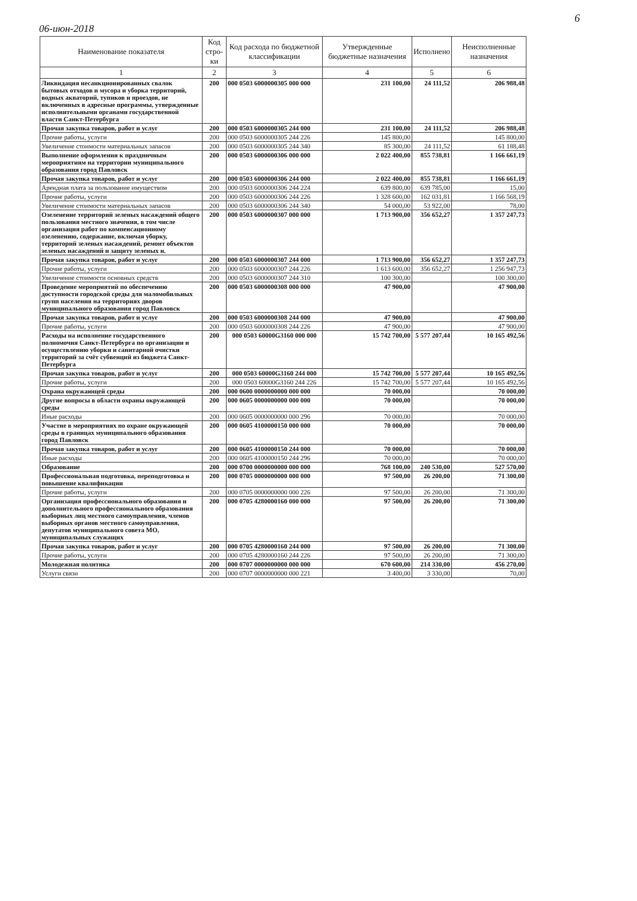06-июн-2018
6
| Наименование показателя | Код стро-ки | Код расхода по бюджетной классификации | Утвержденные бюджетные назначения | Исполнено | Неисполненные назначения |
| --- | --- | --- | --- | --- | --- |
| 1 | 2 | 3 | 4 | 5 | 6 |
| Ликвидация несанкционированных свалок бытовых отходов и мусора и уборка территорий, водных акваторий, тупиков и проездов, не включенных в адресные программы, утвержденные исполнительными органами государственной власти Санкт-Петербурга | 200 | 000 0503 6000000305 000 000 | 231 100,00 | 24 111,52 | 206 988,48 |
| Прочая закупка товаров, работ и услуг | 200 | 000 0503 6000000305 244 000 | 231 100,00 | 24 111,52 | 206 988,48 |
| Прочие работы, услуги | 200 | 000 0503 6000000305 244 226 | 145 800,00 | | 145 800,00 |
| Увеличение стоимости материальных запасов | 200 | 000 0503 6000000305 244 340 | 85 300,00 | 24 111,52 | 61 188,48 |
| Выполнение оформления к праздничным мероприятиям на территории муниципального образования город Павловск | 200 | 000 0503 6000000306 000 000 | 2 022 400,00 | 855 738,81 | 1 166 661,19 |
| Прочая закупка товаров, работ и услуг | 200 | 000 0503 6000000306 244 000 | 2 022 400,00 | 855 738,81 | 1 166 661,19 |
| Арендная плата за пользование имуществом | 200 | 000 0503 6000000306 244 224 | 639 800,00 | 639 785,00 | 15,00 |
| Прочие работы, услуги | 200 | 000 0503 6000000306 244 226 | 1 328 600,00 | 162 031,81 | 1 166 568,19 |
| Увеличение стоимости материальных запасов | 200 | 000 0503 6000000306 244 340 | 54 000,00 | 53 922,00 | 78,00 |
| Озеленение территорий зеленых насаждений общего пользования местного значения, в том числе организация работ по компенсационному озеленению, содержание, включая уборку, территорий зеленых насаждений, ремонт объектов зеленых насаждений и защиту зеленых н. | 200 | 000 0503 6000000307 000 000 | 1 713 900,00 | 356 652,27 | 1 357 247,73 |
| Прочая закупка товаров, работ и услуг | 200 | 000 0503 6000000307 244 000 | 1 713 900,00 | 356 652,27 | 1 357 247,73 |
| Прочие работы, услуги | 200 | 000 0503 6000000307 244 226 | 1 613 600,00 | 356 652,27 | 1 256 947,73 |
| Увеличение стоимости основных средств | 200 | 000 0503 6000000307 244 310 | 100 300,00 | | 100 300,00 |
| Проведение мероприятий по обеспечению доступности городской среды для маломобильных групп населения на территориях дворов муниципального образования город Павловск | 200 | 000 0503 6000000308 000 000 | 47 900,00 | | 47 900,00 |
| Прочая закупка товаров, работ и услуг | 200 | 000 0503 6000000308 244 000 | 47 900,00 | | 47 900,00 |
| Прочие работы, услуги | 200 | 000 0503 6000000308 244 226 | 47 900,00 | | 47 900,00 |
| Расходы на исполнение государственного полномочия Санкт-Петербурга по организации и осуществлению уборки и санитарной очистки территорий за счёт субвенций из бюджета Санкт-Петербурга | 200 | 000 0503 60000G3160 000 000 | 15 742 700,00 | 5 577 207,44 | 10 165 492,56 |
| Прочая закупка товаров, работ и услуг | 200 | 000 0503 60000G3160 244 000 | 15 742 700,00 | 5 577 207,44 | 10 165 492,56 |
| Прочие работы, услуги | 200 | 000 0503 60000G3160 244 226 | 15 742 700,00 | 5 577 207,44 | 10 165 492,56 |
| Охрана окружающей среды | 200 | 000 0600 0000000000 000 000 | 70 000,00 | | 70 000,00 |
| Другие вопросы в области охраны окружающей среды | 200 | 000 0605 0000000000 000 000 | 70 000,00 | | 70 000,00 |
| Иные расходы | 200 | 000 0605 0000000000 000 296 | 70 000,00 | | 70 000,00 |
| Участие в мероприятиях по охране окружающей среды в границах муниципального образования город Павловск | 200 | 000 0605 4100000150 000 000 | 70 000,00 | | 70 000,00 |
| Прочая закупка товаров, работ и услуг | 200 | 000 0605 4100000150 244 000 | 70 000,00 | | 70 000,00 |
| Иные расходы | 200 | 000 0605 4100000150 244 296 | 70 000,00 | | 70 000,00 |
| Образование | 200 | 000 0700 0000000000 000 000 | 768 100,00 | 240 530,00 | 527 570,00 |
| Профессиональная подготовка, переподготовка и повышение квалификации | 200 | 000 0705 0000000000 000 000 | 97 500,00 | 26 200,00 | 71 300,00 |
| Прочие работы, услуги | 200 | 000 0705 0000000000 000 226 | 97 500,00 | 26 200,00 | 71 300,00 |
| Организация профессионального образования и дополнительного профессионального образования выборных лиц местного самоуправления, членов выборных органов местного самоуправления, депутатов муниципального совета МО, муниципальных служащих | 200 | 000 0705 4280000160 000 000 | 97 500,00 | 26 200,00 | 71 300,00 |
| Прочая закупка товаров, работ и услуг | 200 | 000 0705 4280000160 244 000 | 97 500,00 | 26 200,00 | 71 300,00 |
| Прочие работы, услуги | 200 | 000 0705 4280000160 244 226 | 97 500,00 | 26 200,00 | 71 300,00 |
| Молодежная политика | 200 | 000 0707 0000000000 000 000 | 670 600,00 | 214 330,00 | 456 270,00 |
| Услуги связи | 200 | 000 0707 0000000000 000 221 | 3 400,00 | 3 330,00 | 70,00 |